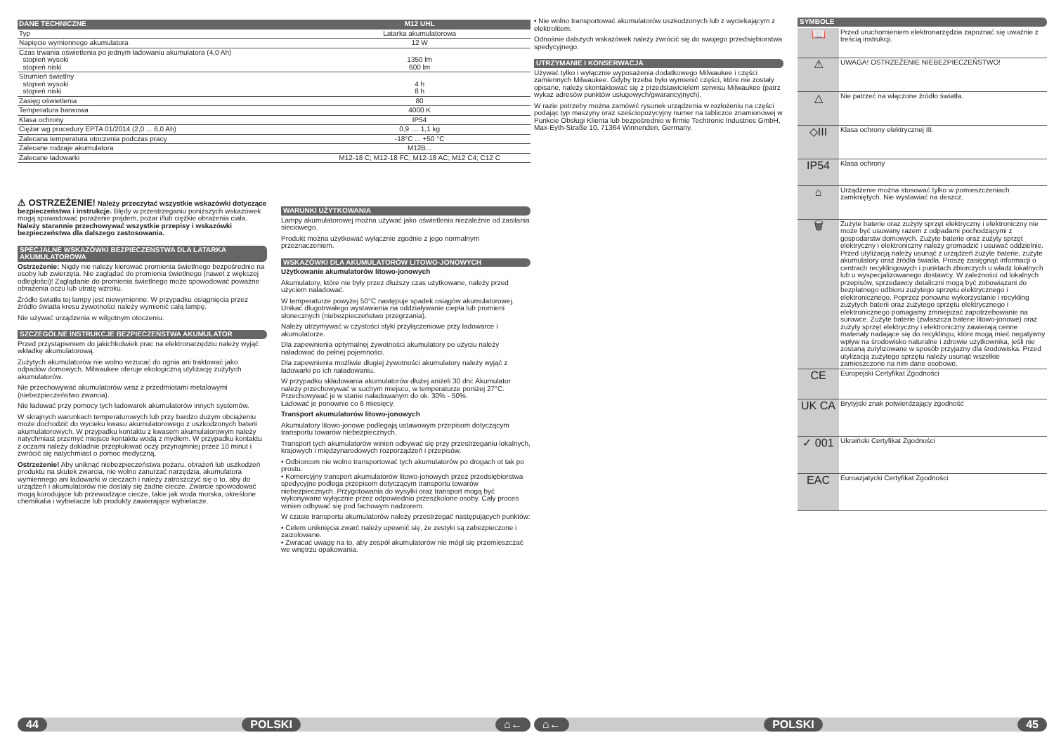| DANE TECHNICZNE | M12 UHL |
| Typ | Latarka akumulatorowa |
| Napięcie wymiennego akumulatora | 12 W |
| Czas trwania oświetlenia po jednym ładowaniu akumulatora (4,0 Ah) stopień wysoki stopień niski | 1350 lm 600 lm |
| Strumień świetlny stopień wysoki stopień niski | 4 h 8 h |
| Zasięg oświetlenia | 80 |
| Temperatura barwowa | 4000 K |
| Klasa ochrony | IP54 |
| Ciężar wg procedury EPTA 01/2014 (2,0 ... 6,0 Ah) | 0,9 .... 1,1 kg |
| Zalecana temperatura otoczenia podczas pracy | -18°C ... +50 °C |
| Zalecane rodzaje akumulatora | M12B... |
| Zalecane ładowarki | M12-18 C; M12-18 FC; M12-18 AC; M12 C4; C12 C |
⚠ OSTRZEŻENIE! Należy przeczytać wszystkie wskazówki dotyczące bezpieczeństwa i instrukcje. Błędy w przestrzeganiu poniższych wskazówek mogą spowodować porażenie prądem, pożar i/lub ciężkie obrażenia ciała. Należy starannie przechowywać wszystkie przepisy i wskazówki bezpieczeństwa dla dalszego zastosowania.
SPECJALNE WSKAZÓWKI BEZPIECZEŃSTWA DLA LATARKA AKUMULATOROWA
Ostrzeżenie: Nigdy nie należy kierować promienia świetlnego bezpośrednio na osoby lub zwierzęta. Nie zaglądać do promienia świetlnego (nawet z większej odległości)! Zaglądanie do promienia świetlnego może spowodować poważne obrażenia oczu lub utratę wzroku.
Źródło światła tej lampy jest niewymienne. W przypadku osiągnięcia przez źródło światła kresu żywotności należy wymienić całą lampę.
Nie używać urządzenia w wilgotnym otoczeniu.
SZCZEGÓLNE INSTRUKCJE BEZPIECZEŃSTWA AKUMULATOR
Przed przystąpieniem do jakichkolwiek prac na elektronarzędziu należy wyjąć wkładkę akumulatorową.
Zużytych akumulatorów nie wolno wrzucać do ognia ani traktować jako odpadów domowych. Milwaukee oferuje ekologiczną utylizację zużytych akumulatorów.
Nie przechowywać akumulatorów wraz z przedmiotami metalowymi (niebezpieczeństwo zwarcia).
Nie ładować przy pomocy tych ładowarek akumulatorów innych systemów.
W skrajnych warunkach temperaturowych lub przy bardzo dużym obciążeniu może dochodzić do wycieku kwasu akumulatorowego z uszkodzonych baterii akumulatorowych. W przypadku kontaktu z kwasem akumulatorowym należy natychmiast przemyć miejsce kontaktu wodą z mydłem. W przypadku kontaktu z oczami należy dokładnie przepłukiwać oczy przynajmniej przez 10 minut i zwrócić się natychmiast o pomoc medyczną.
Ostrzeżenie! Aby uniknąć niebezpieczeństwa pożaru, obrażeń lub uszkodzeń produktu na skutek zwarcia, nie wolno zanurzać narzędzia, akumulatora wymiennego ani ładowarki w cieczach i należy zatroszczyć się o to, aby do urządzeń i akumulatorów nie dostały się żadne ciecze. Zwarcie spowodować mogą korodujące lub przewodzące ciecze, takie jak woda morska, określone chemikalia i wybielacze lub produkty zawierające wybielacze.
WARUNKI UŻYTKOWANIA
Lampy akumulatorowej można używać jako oświetlenia niezależnie od zasilania sieciowego.
Produkt można użytkować wyłącznie zgodnie z jego normalnym przeznaczeniem.
WSKAZÓWKI DLA AKUMULATORÓW LITOWO-JONOWYCH
Użytkowanie akumulatorów litowo-jonowych
Akumulatory, które nie były przez dłuższy czas użytkowane, należy przed użyciem naładować.
W temperaturze powyżej 50°C następuje spadek osiągów akumulatorowej. Unikać długotrwałego wystawienia na oddziaływanie ciepła lub promieni słonecznych (niebezpieczeństwo przegrzania).
Należy utrzymywać w czystości styki przyłączeniowe przy ładowarce i akumulatorze.
Dla zapewnienia optymalnej żywotności akumulatory po użyciu należy naładować do pełnej pojemności.
Dla zapewnienia możliwie długiej żywotności akumulatory należy wyjąć z ładowarki po ich naładowaniu.
W przypadku składowania akumulatorów dłużej aniżeli 30 dni: Akumulator należy przechowywać w suchym miejscu, w temperaturze poniżej 27°C.
Przechowywać je w stanie naładowanym do ok. 30% - 50%.
Ładować je ponownie co 6 miesięcy.
Transport akumulatorów litowo-jonowych
Akumulatory litowo-jonowe podlegają ustawowym przepisom dotyczącym transportu towarów niebezpiecznych.
Transport tych akumulatorów winien odbywać się przy przestrzeganiu lokalnych, krajowych i międzynarodowych rozporządzeń i przepisów.
• Odbiorcom nie wolno transportować tych akumulatorów po drogach ot tak po prostu.
• Komercyjny transport akumulatorów litowo-jonowych przez przedsiębiorstwa spedycyjne podlega przepisom dotyczącym transportu towarów niebezpiecznych. Przygotowania do wysyłki oraz transport mogą być wykonywane wyłącznie przez odpowiednio przeszkolone osoby. Cały proces winien odbywać się pod fachowym nadzorem.
W czasie transportu akumulatorów należy przestrzegać następujących punktów:
• Celem uniknięcia zwarć należy upewnić się, że zestyki są zabezpieczone i zaizolowane.
• Zwracać uwagę na to, aby zespół akumulatorów nie mógł się przemieszczać we wnętrzu opakowania.
44 POLSKI ⌂←
• Nie wolno transportować akumulatorów uszkodzonych lub z wyciekającym z elektrolitem.
Odnośnie dalszych wskazówek należy zwrócić się do swojego przedsiębiorstwa spedycyjnego.
UTRZYMANIE I KONSERWACJA
Używać tylko i wyłącznie wyposażenia dodatkowego Milwaukee i części zamiennych Milwaukee. Gdyby trzeba było wymienić części, które nie zostały opisane, należy skontaktować się z przedstawicielem serwisu Milwaukee (patrz wykaz adresów punktów usługowych/gwarancyjnych).
W razie potrzeby można zamówić rysunek urządzenia w rozłożeniu na części podając typ maszyny oraz sześciopozycyjny numer na tabliczce znamionowej w Punkcie Obsługi Klienta lub bezpośrednio w firmie Techtronic Industries GmbH, Max-Eyth-Straße 10, 71364 Winnenden, Germany.
SYMBOLE
| 📖 | Przed uruchomieniem elektronarzędzia zapoznać się uważnie z treścią instrukcji. |
| ⚠ | UWAGA! OSTRZEŻENIE NIEBEZPIECZEŃSTWO! |
| △ | Nie patrzeć na włączone źródło światła. |
| ◇III | Klasa ochrony elektrycznej III. |
| IP54 | Klasa ochrony |
| ⌂ | Urządzenie można stosować tylko w pomieszczeniach zamkniętych. Nie wystawiać na deszcz. |
| 🗑 | Zużyte baterie oraz zużyty sprzęt elektryczny i elektroniczny nie może być usuwany razem z odpadami pochodzącymi z gospodarstw domowych. Zużyte baterie oraz zużyty sprzęt elektryczny i elektroniczny należy gromadzić i usuwać oddzielnie. Przed utylizacją należy usunąć z urządzeń zużyte baterie, zużyte akumulatory oraz źródła światła. Proszę zasięgnąć informacji o centrach recyklingowych i punktach zbiorczych u władz lokalnych lub u wyspecjalizowanego dostawcy. W zależności od lokalnych przepisów, sprzedawcy detaliczni mogą być zobowiązani do bezpłatnego odbioru zużytego sprzętu elektrycznego i elektronicznego. Poprzez ponowne wykorzystanie i recykling zużytych baterii oraz zużytego sprzętu elektrycznego i elektronicznego pomagamy zmniejszać zapotrzebowanie na surowce. Zużyte baterie (zwłaszcza baterie litowo-jonowe) oraz zużyty sprzęt elektryczny i elektroniczny zawierają cenne materiały nadające się do recyklingu, które mogą mieć negatywny wpływ na środowisko naturalne i zdrowie użytkownika, jeśli nie zostaną zutylizowane w sposób przyjazny dla środowiska. Przed utylizacją zużytego sprzętu należy usunąć wszelkie zamieszczone na nim dane osobowe. |
| CE | Europejski Certyfikat Zgodności |
| UK CA | Brytyjski znak potwierdzający zgodność |
| ✓ 001 | Ukraiński Certyfikat Zgodności |
| EAC | Euroazjatycki Certyfikat Zgodności |
⌂← POLSKI 45